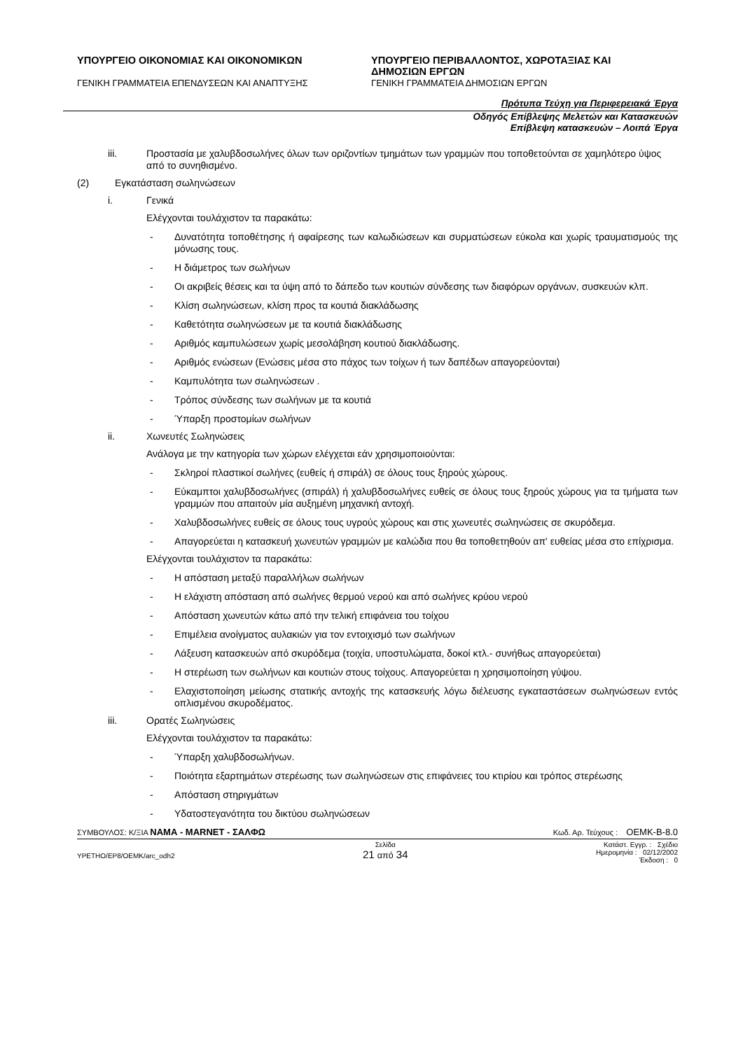ΥΠΟΥΡΓΕΙΟ ΟΙΚΟΝΟΜΙΑΣ ΚΑΙ ΟΙΚΟΝΟΜΙΚΩΝ
ΓΕΝΙΚΗ ΓΡΑΜΜΑΤΕΙΑ ΕΠΕΝΔΥΣΕΩΝ ΚΑΙ ΑΝΑΠΤΥΞΗΣ
ΥΠΟΥΡΓΕΙΟ ΠΕΡΙΒΑΛΛΟΝΤΟΣ, ΧΩΡΟΤΑΞΙΑΣ ΚΑΙ ΔΗΜΟΣΙΩΝ ΕΡΓΩΝ
ΓΕΝΙΚΗ ΓΡΑΜΜΑΤΕΙΑ ΔΗΜΟΣΙΩΝ ΕΡΓΩΝ
Πρότυπα Τεύχη για Περιφερειακά Έργα
Οδηγός Επίβλεψης Μελετών και Κατασκευών
Επίβλεψη κατασκευών – Λοιπά Έργα
iii. Προστασία με χαλυβδοσωλήνες όλων των οριζοντίων τμημάτων των γραμμών που τοποθετούνται σε χαμηλότερο ύψος από το συνηθισμένο.
(2) Εγκατάσταση σωληνώσεων
i. Γενικά
Ελέγχονται τουλάχιστον τα παρακάτω:
- Δυνατότητα τοποθέτησης ή αφαίρεσης των καλωδιώσεων και συρματώσεων εύκολα και χωρίς τραυματισμούς της μόνωσης τους.
- Η διάμετρος των σωλήνων
- Οι ακριβείς θέσεις και τα ύψη από το δάπεδο των κουτιών σύνδεσης των διαφόρων οργάνων, συσκευών κλπ.
- Κλίση σωληνώσεων, κλίση προς τα κουτιά διακλάδωσης
- Καθετότητα σωληνώσεων με τα κουτιά διακλάδωσης
- Αριθμός καμπυλώσεων χωρίς μεσολάβηση κουτιού διακλάδωσης.
- Αριθμός ενώσεων (Ενώσεις μέσα στο πάχος των τοίχων ή των δαπέδων απαγορεύονται)
- Καμπυλότητα των σωληνώσεων .
- Τρόπος σύνδεσης των σωλήνων με τα κουτιά
- Ύπαρξη προστομίων σωλήνων
ii. Χωνευτές Σωληνώσεις
Ανάλογα με την κατηγορία των χώρων ελέγχεται εάν χρησιμοποιούνται:
- Σκληροί πλαστικοί σωλήνες (ευθείς ή σπιράλ) σε όλους τους ξηρούς χώρους.
- Εύκαμπτοι χαλυβδοσωλήνες (σπιράλ) ή χαλυβδοσωλήνες ευθείς σε όλους τους ξηρούς χώρους για τα τμήματα των γραμμών που απαιτούν μία αυξημένη μηχανική αντοχή.
- Χαλυβδοσωλήνες ευθείς σε όλους τους υγρούς χώρους και στις χωνευτές σωληνώσεις σε σκυρόδεμα.
- Απαγορεύεται η κατασκευή χωνευτών γραμμών με καλώδια που θα τοποθετηθούν απ' ευθείας μέσα στο επίχρισμα.
Ελέγχονται τουλάχιστον τα παρακάτω:
- Η απόσταση μεταξύ παραλλήλων σωλήνων
- Η ελάχιστη απόσταση από σωλήνες θερμού νερού και από σωλήνες κρύου νερού
- Απόσταση χωνευτών κάτω από την τελική επιφάνεια του τοίχου
- Επιμέλεια ανοίγματος αυλακιών για τον εντοιχισμό των σωλήνων
- Λάξευση κατασκευών από σκυρόδεμα (τοιχία, υποστυλώματα, δοκοί κτλ.- συνήθως απαγορεύεται)
- Η στερέωση των σωλήνων και κουτιών στους τοίχους. Απαγορεύεται η χρησιμοποίηση γύψου.
- Ελαχιστοποίηση μείωσης στατικής αντοχής της κατασκευής λόγω διέλευσης εγκαταστάσεων σωληνώσεων εντός οπλισμένου σκυροδέματος.
iii. Ορατές Σωληνώσεις
Ελέγχονται τουλάχιστον τα παρακάτω:
- Ύπαρξη χαλυβδοσωλήνων.
- Ποιότητα εξαρτημάτων στερέωσης των σωληνώσεων στις επιφάνειες του κτιρίου και τρόπος στερέωσης
- Απόσταση στηριγμάτων
- Υδατοστεγανότητα του δικτύου σωληνώσεων
ΣΥΜΒΟΥΛΟΣ: Κ/ΞΙΑ ΝΑΜΑ - MARNET - ΣΑΛΦΩ Κωδ. Αρ. Τεύχους : ΟΕΜΚ-Β-8.0
ΥΡΕΤΗΟ/ΕΡ8/ΟΕΜΚ/arc_odh2 Σελίδα
21 από 34 Κατάστ. Εγγρ. : Σχέδιο
Ημερομηνία : 02/12/2002
Έκδοση : 0